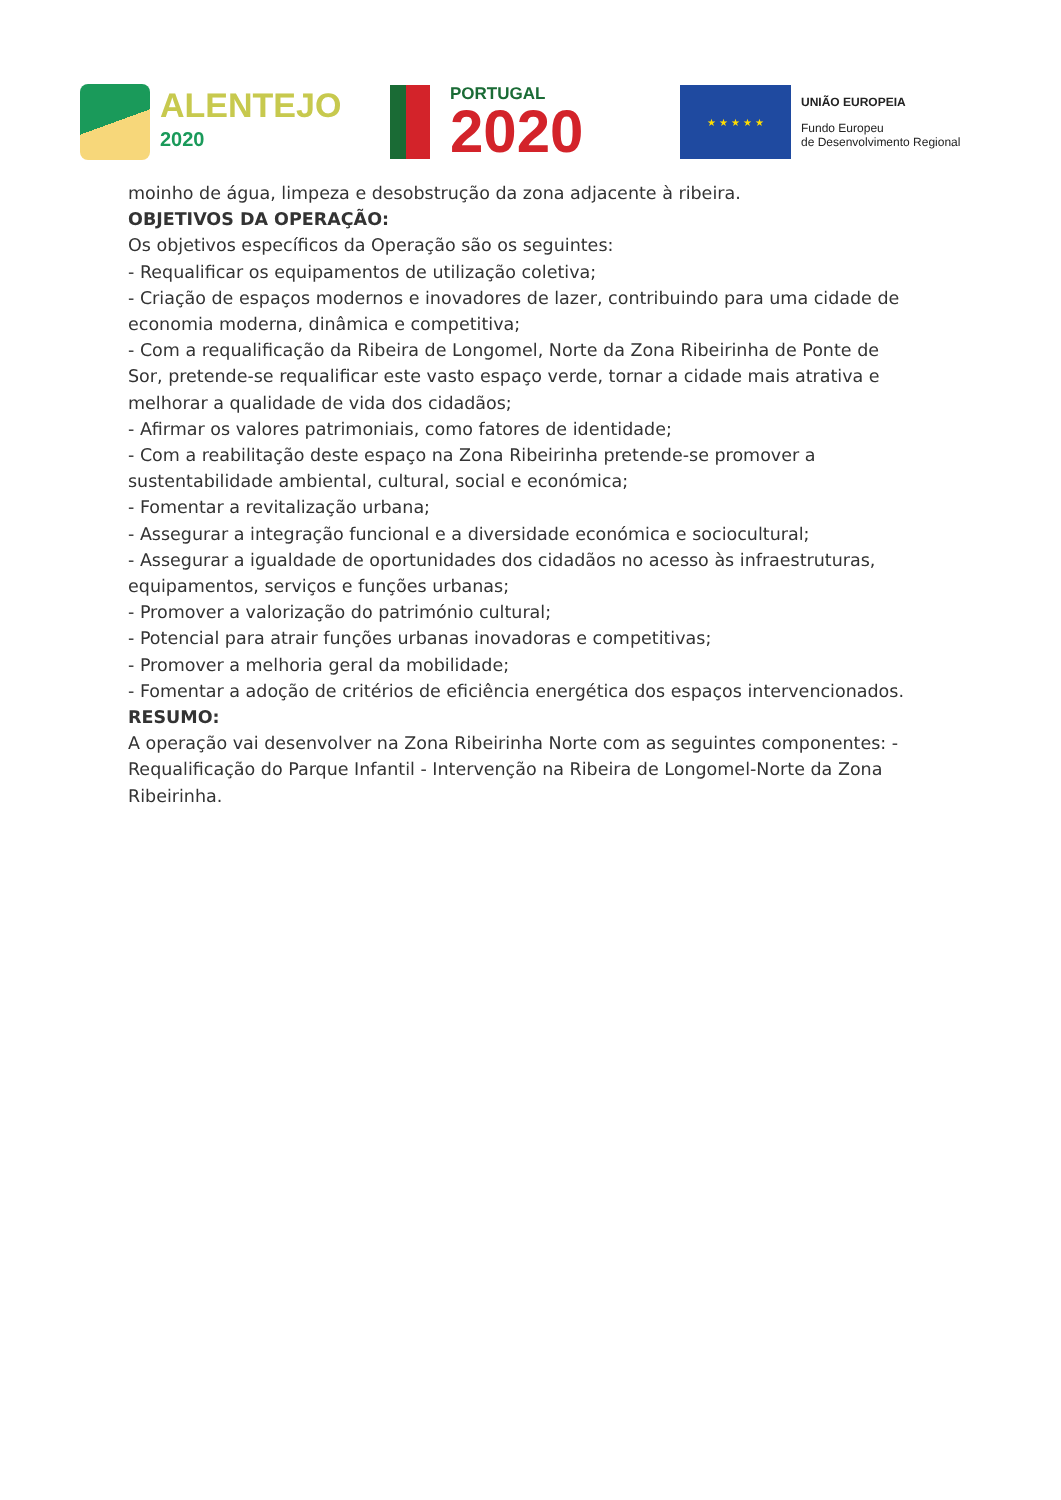ALENTEJO
2020
PORTUGAL
2020
★ ★ ★ ★ ★
UNIÃO EUROPEIA
Fundo Europeu
de Desenvolvimento Regional
moinho de água, limpeza e desobstrução da zona adjacente à ribeira.
OBJETIVOS DA OPERAÇÃO:
Os objetivos específicos da Operação são os seguintes:
- Requalificar os equipamentos de utilização coletiva;
- Criação de espaços modernos e inovadores de lazer, contribuindo para uma cidade de economia moderna, dinâmica e competitiva;
- Com a requalificação da Ribeira de Longomel, Norte da Zona Ribeirinha de Ponte de Sor, pretende-se requalificar este vasto espaço verde, tornar a cidade mais atrativa e melhorar a qualidade de vida dos cidadãos;
- Afirmar os valores patrimoniais, como fatores de identidade;
- Com a reabilitação deste espaço na Zona Ribeirinha pretende-se promover a sustentabilidade ambiental, cultural, social e económica;
- Fomentar a revitalização urbana;
- Assegurar a integração funcional e a diversidade económica e sociocultural;
- Assegurar a igualdade de oportunidades dos cidadãos no acesso às infraestruturas, equipamentos, serviços e funções urbanas;
- Promover a valorização do património cultural;
- Potencial para atrair funções urbanas inovadoras e competitivas;
- Promover a melhoria geral da mobilidade;
- Fomentar a adoção de critérios de eficiência energética dos espaços intervencionados.
RESUMO:
A operação vai desenvolver na Zona Ribeirinha Norte com as seguintes componentes: - Requalificação do Parque Infantil - Intervenção na Ribeira de Longomel-Norte da Zona Ribeirinha.